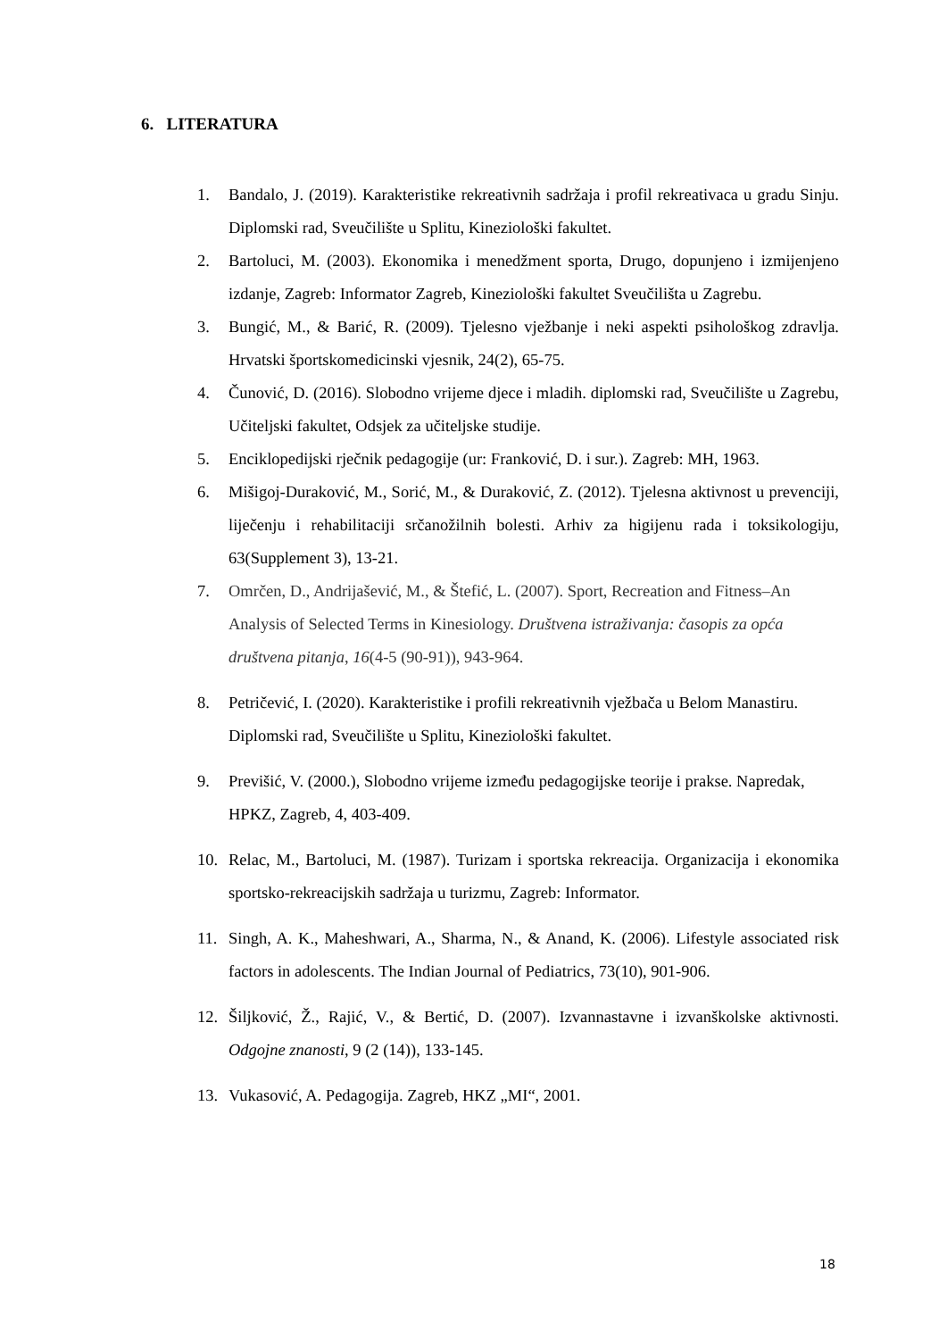6. LITERATURA
1. Bandalo, J. (2019). Karakteristike rekreativnih sadržaja i profil rekreativaca u gradu Sinju. Diplomski rad, Sveučilište u Splitu, Kineziološki fakultet.
2. Bartoluci, M. (2003). Ekonomika i menedžment sporta, Drugo, dopunjeno i izmijenjeno izdanje, Zagreb: Informator Zagreb, Kineziološki fakultet Sveučilišta u Zagrebu.
3. Bungić, M., & Barić, R. (2009). Tjelesno vježbanje i neki aspekti psihološkog zdravlja. Hrvatski športskomedicinski vjesnik, 24(2), 65-75.
4. Čunović, D. (2016). Slobodno vrijeme djece i mladih. diplomski rad, Sveučilište u Zagrebu, Učiteljski fakultet, Odsjek za učiteljske studije.
5. Enciklopedijski rječnik pedagogije (ur: Franković, D. i sur.). Zagreb: MH, 1963.
6. Mišigoj-Duraković, M., Sorić, M., & Duraković, Z. (2012). Tjelesna aktivnost u prevenciji, liječenju i rehabilitaciji srčanožilnih bolesti. Arhiv za higijenu rada i toksikologiju, 63(Supplement 3), 13-21.
7. Omrčen, D., Andrijašević, M., & Štefić, L. (2007). Sport, Recreation and Fitness–An Analysis of Selected Terms in Kinesiology. Društvena istraživanja: časopis za opća društvena pitanja, 16(4-5 (90-91)), 943-964.
8. Petričević, I. (2020). Karakteristike i profili rekreativnih vježbača u Belom Manastiru. Diplomski rad, Sveučilište u Splitu, Kineziološki fakultet.
9. Previšić, V. (2000.), Slobodno vrijeme između pedagogijske teorije i prakse. Napredak, HPKZ, Zagreb, 4, 403-409.
10. Relac, M., Bartoluci, M. (1987). Turizam i sportska rekreacija. Organizacija i ekonomika sportsko-rekreacijskih sadržaja u turizmu, Zagreb: Informator.
11. Singh, A. K., Maheshwari, A., Sharma, N., & Anand, K. (2006). Lifestyle associated risk factors in adolescents. The Indian Journal of Pediatrics, 73(10), 901-906.
12. Šiljković, Ž., Rajić, V., & Bertić, D. (2007). Izvannastavne i izvanškolske aktivnosti. Odgojne znanosti, 9 (2 (14)), 133-145.
13. Vukasović, A. Pedagogija. Zagreb, HKZ „MI“, 2001.
18